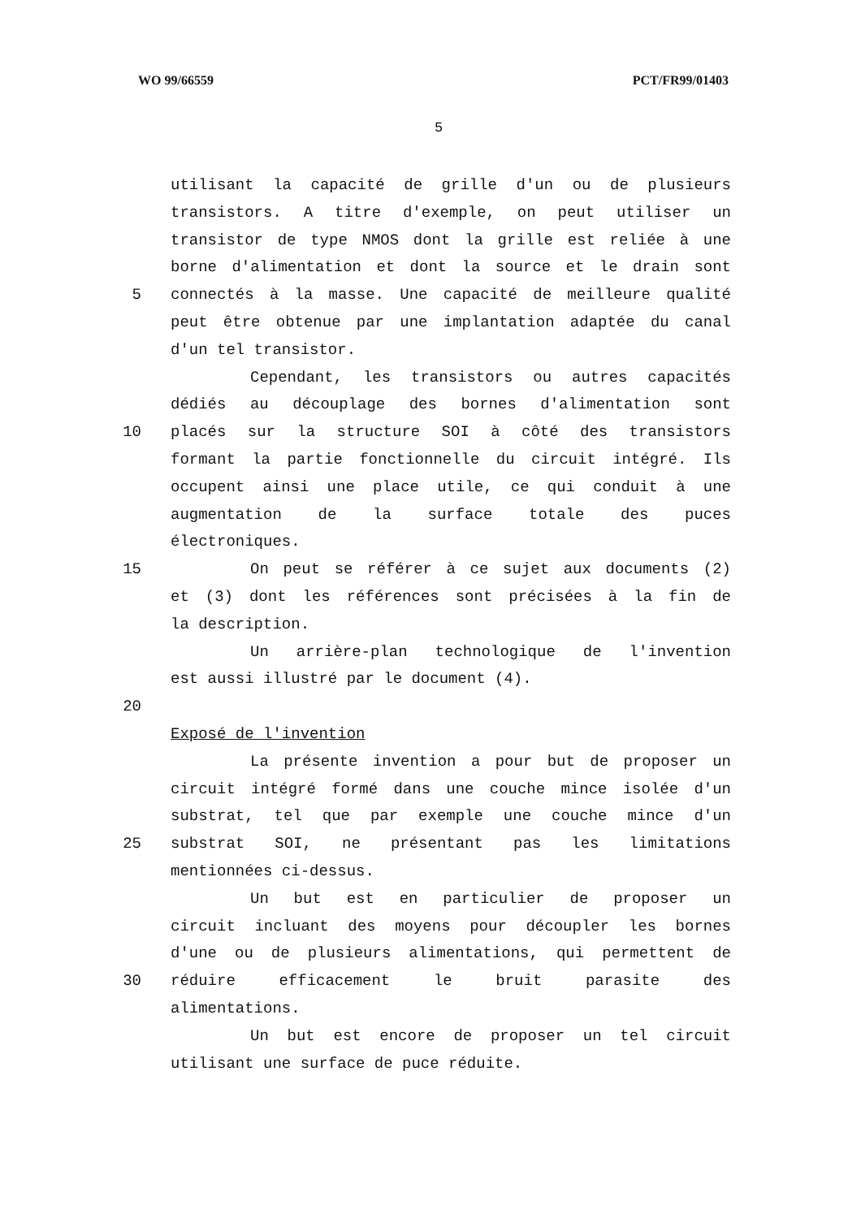WO 99/66559 PCT/FR99/01403
5
utilisant la capacité de grille d'un ou de plusieurs
transistors. A titre d'exemple, on peut utiliser un
transistor de type NMOS dont la grille est reliée à une
borne d'alimentation et dont la source et le drain sont
5 connectés à la masse. Une capacité de meilleure qualité
peut être obtenue par une implantation adaptée du canal
d'un tel transistor.
Cependant, les transistors ou autres capacités
dédiés au découplage des bornes d'alimentation sont
10 placés sur la structure SOI à côté des transistors
formant la partie fonctionnelle du circuit intégré. Ils
occupent ainsi une place utile, ce qui conduit à une
augmentation de la surface totale des puces
électroniques.
15 On peut se référer à ce sujet aux documents (2)
et (3) dont les références sont précisées à la fin de
la description.
Un arrière-plan technologique de l'invention
est aussi illustré par le document (4).
20
Exposé de l'invention
La présente invention a pour but de proposer un
circuit intégré formé dans une couche mince isolée d'un
substrat, tel que par exemple une couche mince d'un
25 substrat SOI, ne présentant pas les limitations
mentionnées ci-dessus.
Un but est en particulier de proposer un
circuit incluant des moyens pour découpler les bornes
d'une ou de plusieurs alimentations, qui permettent de
30 réduire efficacement le bruit parasite des
alimentations.
Un but est encore de proposer un tel circuit
utilisant une surface de puce réduite.